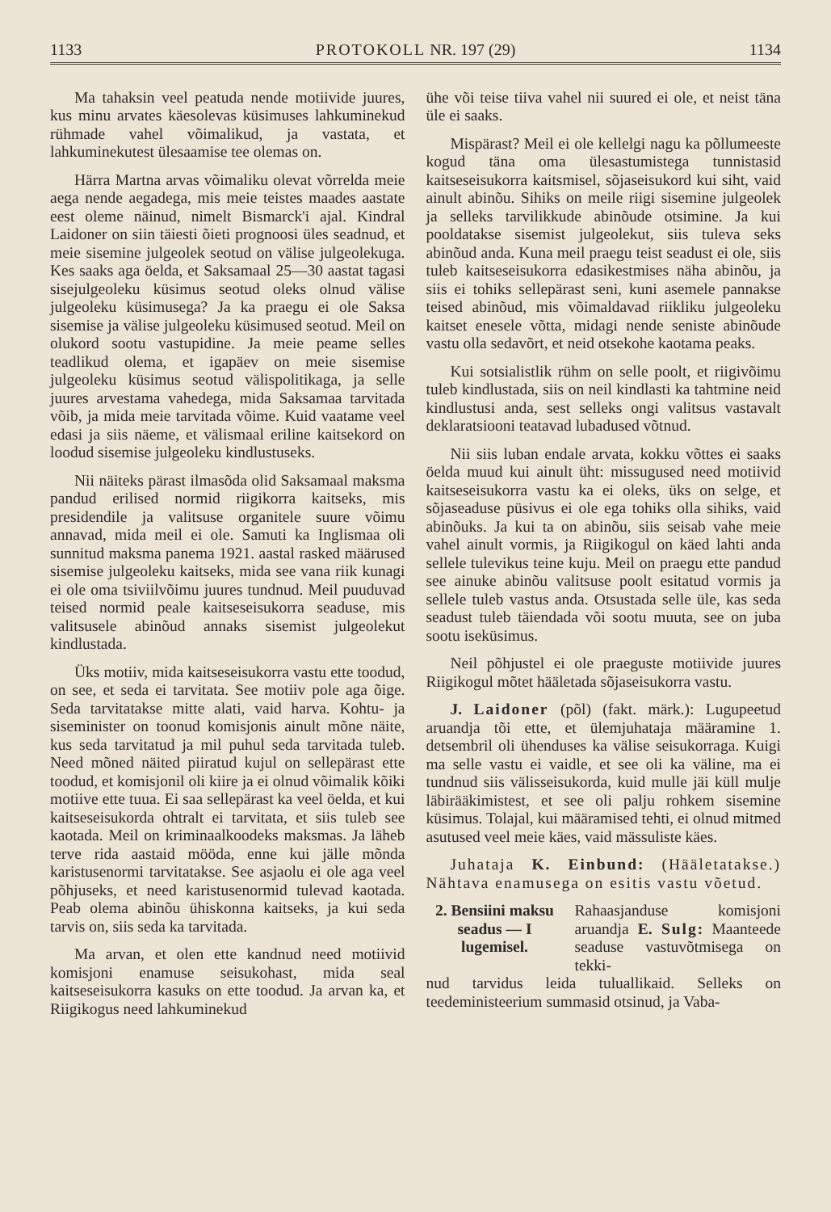1133 PROTOKOLL NR. 197 (29) 1134
Ma tahaksin veel peatuda nende motiivide juures, kus minu arvates käesolevas küsimuses lahkuminekud rühmade vahel võimalikud, ja vastata, et lahkuminekutest ülesaamise tee olemas on.
Härra Martna arvas võimaliku olevat võrrelda meie aega nende aegadega, mis meie teistes maades aastate eest oleme näinud, nimelt Bismarck'i ajal. Kindral Laidoner on siin täiesti õieti prognoosi üles seadnud, et meie sisemine julgeolek seotud on välise julgeolekuga. Kes saaks aga öelda, et Saksamaal 25—30 aastat tagasi sisejulgeoleku küsimus seotud oleks olnud välise julgeoleku küsimusega? Ja ka praegu ei ole Saksa sisemise ja välise julgeoleku küsimused seotud. Meil on olukord sootu vastupidine. Ja meie peame selles teadlikud olema, et igapäev on meie sisemise julgeoleku küsimus seotud välispolitikaga, ja selle juures arvestama vahedega, mida Saksamaa tarvitada võib, ja mida meie tarvitada võime. Kuid vaatame veel edasi ja siis näeme, et välismaal eriline kaitsekord on loodud sisemise julgeoleku kindlustuseks.
Nii näiteks pärast ilmasõda olid Saksamaal maksma pandud erilised normid riigikorra kaitseks, mis presidendile ja valitsuse organitele suure võimu annavad, mida meil ei ole. Samuti ka Inglismaa oli sunnitud maksma panema 1921. aastal rasked määrused sisemise julgeoleku kaitseks, mida see vana riik kunagi ei ole oma tsiviilvõimu juures tundnud. Meil puuduvad teised normid peale kaitseseisukorra seaduse, mis valitsusele abinõud annaks sisemist julgeolekut kindlustada.
Üks motiiv, mida kaitseseisukorra vastu ette toodud, on see, et seda ei tarvitata. See motiiv pole aga õige. Seda tarvitatakse mitte alati, vaid harva. Kohtu- ja siseminister on toonud komisjonis ainult mõne näite, kus seda tarvitatud ja mil puhul seda tarvitada tuleb. Need mõned näited piiratud kujul on sellepärast ette toodud, et komisjonil oli kiire ja ei olnud võimalik kõiki motiive ette tuua. Ei saa sellepärast ka veel öelda, et kui kaitseseisukorda ohtralt ei tarvitata, et siis tuleb see kaotada. Meil on kriminaalkoodeks maksmas. Ja läheb terve rida aastaid mööda, enne kui jälle mõnda karistusenormi tarvitatakse. See asjaolu ei ole aga veel põhjuseks, et need karistusenormid tulevad kaotada. Peab olema abinõu ühiskonna kaitseks, ja kui seda tarvis on, siis seda ka tarvitada.
Ma arvan, et olen ette kandnud need motiivid komisjoni enamuse seisukohast, mida seal kaitseseisukorra kasuks on ette toodud. Ja arvan ka, et Riigikogus need lahkuminekud
ühe või teise tiiva vahel nii suured ei ole, et neist täna üle ei saaks.
Mispärast? Meil ei ole kellelgi nagu ka põllumeeste kogud täna oma ülesastumistega tunnistasid kaitseseisukorra kaitsmisel, sõjaseisukord kui siht, vaid ainult abinõu. Sihiks on meile riigi sisemine julgeolek ja selleks tarvilikkude abinõude otsimine. Ja kui pooldatakse sisemist julgeolekut, siis tuleva seks abinõud anda. Kuna meil praegu teist seadust ei ole, siis tuleb kaitseseisukorra edasikestmises näha abinõu, ja siis ei tohiks sellepärast seni, kuni asemele pannakse teised abinõud, mis võimaldavad riikliku julgeoleku kaitset enesele võtta, midagi nende seniste abinõude vastu olla sedavõrt, et neid otsekohe kaotama peaks.
Kui sotsialistlik rühm on selle poolt, et riigivõimu tuleb kindlustada, siis on neil kindlasti ka tahtmine neid kindlustusi anda, sest selleks ongi valitsus vastavalt deklaratsiooni teatavad lubadused võtnud.
Nii siis luban endale arvata, kokku võttes ei saaks öelda muud kui ainult üht: missugused need motiivid kaitseseisukorra vastu ka ei oleks, üks on selge, et sõjaseaduse püsivus ei ole ega tohiks olla sihiks, vaid abinõuks. Ja kui ta on abinõu, siis seisab vahe meie vahel ainult vormis, ja Riigikogul on käed lahti anda sellele tulevikus teine kuju. Meil on praegu ette pandud see ainuke abinõu valitsuse poolt esitatud vormis ja sellele tuleb vastus anda. Otsustada selle üle, kas seda seadust tuleb täiendada või sootu muuta, see on juba sootu iseküsimus.
Neil põhjustel ei ole praeguste motiivide juures Riigikogul mõtet hääletada sõjaseisukorra vastu.
J. Laidoner (põl) (fakt. märk.): Lugupeetud aruandja tõi ette, et ülemjuhataja määramine 1. detsembril oli ühenduses ka välise seisukorraga. Kuigi ma selle vastu ei vaidle, et see oli ka väline, ma ei tundnud siis välisseisukorda, kuid mulle jäi küll mulje läbirääkimistest, et see oli palju rohkem sisemine küsimus. Tolajal, kui määramised tehti, ei olnud mitmed asutused veel meie käes, vaid mässuliste käes.
Juhataja K. Einbund: (Hääletatakse.) Nähtava enamusega on esitis vastu võetud.
2. Bensiini maksu seadus — I lugemisel. Rahaasjanduse komisjoni aruandja E. Sulg: Maanteede seaduse vastuvõtmisega on tekki-
nud tarvidus leida tuluallikaid. Selleks on teedeministeerium summasid otsinud, ja Vaba-